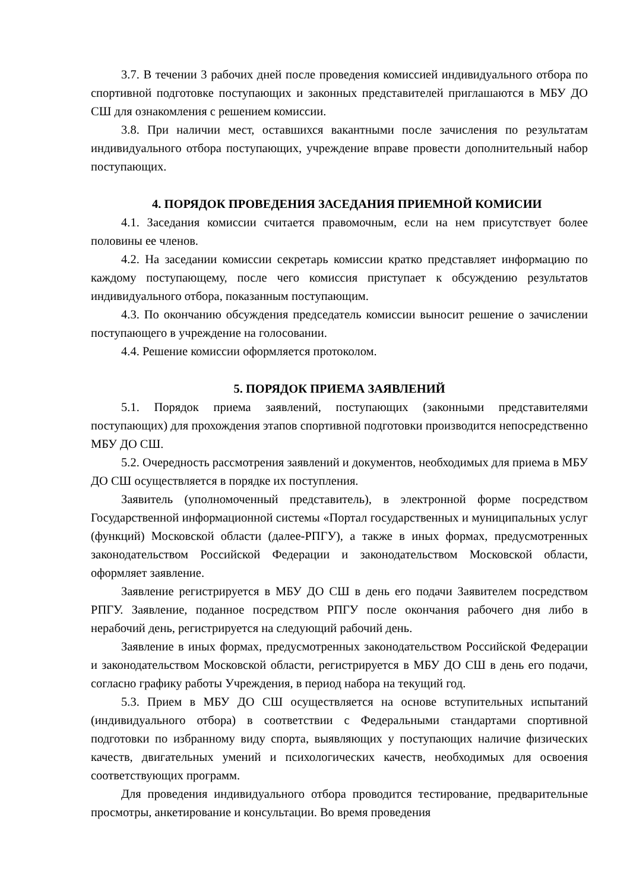3.7. В течении 3 рабочих дней после проведения комиссией индивидуального отбора по спортивной подготовке поступающих и законных представителей приглашаются в МБУ ДО СШ для ознакомления с решением комиссии.
3.8. При наличии мест, оставшихся вакантными после зачисления по результатам индивидуального отбора поступающих, учреждение вправе провести дополнительный набор поступающих.
4. ПОРЯДОК ПРОВЕДЕНИЯ ЗАСЕДАНИЯ ПРИЕМНОЙ КОМИСИИ
4.1. Заседания комиссии считается правомочным, если на нем присутствует более половины ее членов.
4.2. На заседании комиссии секретарь комиссии кратко представляет информацию по каждому поступающему, после чего комиссия приступает к обсуждению результатов индивидуального отбора, показанным поступающим.
4.3. По окончанию обсуждения председатель комиссии выносит решение о зачислении поступающего в учреждение на голосовании.
4.4. Решение комиссии оформляется протоколом.
5. ПОРЯДОК ПРИЕМА ЗАЯВЛЕНИЙ
5.1. Порядок приема заявлений, поступающих (законными представителями поступающих) для прохождения этапов спортивной подготовки производится непосредственно МБУ ДО СШ.
5.2. Очередность рассмотрения заявлений и документов, необходимых для приема в МБУ ДО СШ осуществляется в порядке их поступления.
Заявитель (уполномоченный представитель), в электронной форме посредством Государственной информационной системы «Портал государственных и муниципальных услуг (функций) Московской области (далее-РПГУ), а также в иных формах, предусмотренных законодательством Российской Федерации и законодательством Московской области, оформляет заявление.
Заявление регистрируется в МБУ ДО СШ в день его подачи Заявителем посредством РПГУ. Заявление, поданное посредством РПГУ после окончания рабочего дня либо в нерабочий день, регистрируется на следующий рабочий день.
Заявление в иных формах, предусмотренных законодательством Российской Федерации и законодательством Московской области, регистрируется в МБУ ДО СШ в день его подачи, согласно графику работы Учреждения, в период набора на текущий год.
5.3. Прием в МБУ ДО СШ осуществляется на основе вступительных испытаний (индивидуального отбора) в соответствии с Федеральными стандартами спортивной подготовки по избранному виду спорта, выявляющих у поступающих наличие физических качеств, двигательных умений и психологических качеств, необходимых для освоения соответствующих программ.
Для проведения индивидуального отбора проводится тестирование, предварительные просмотры, анкетирование и консультации. Во время проведения